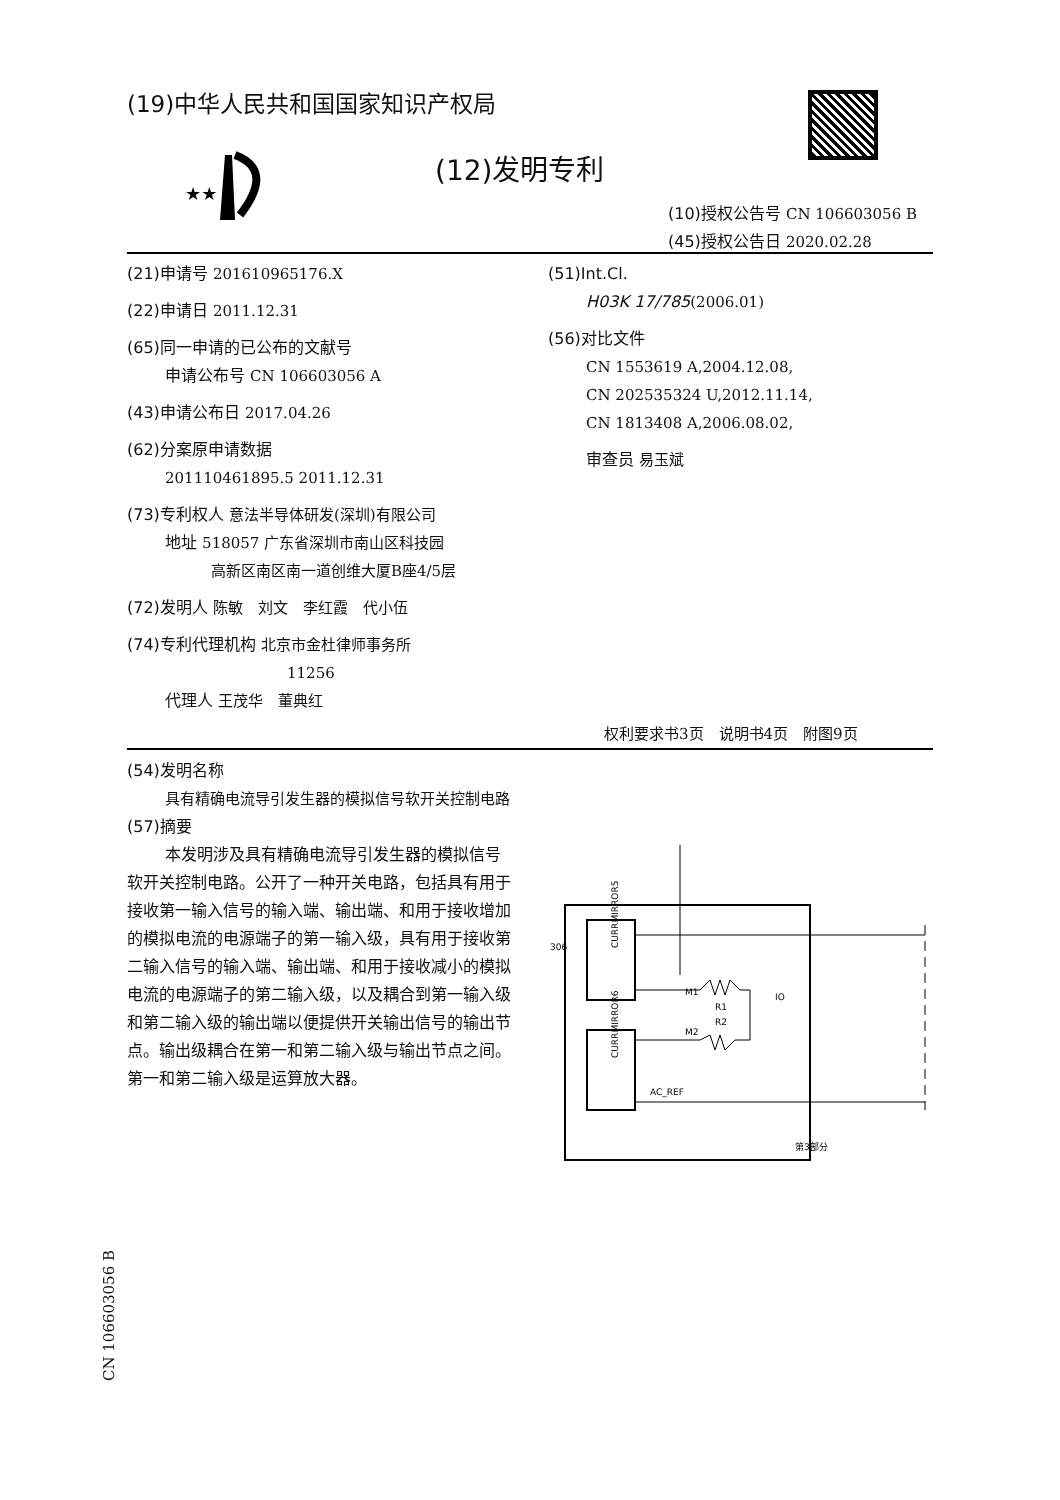(19)中华人民共和国国家知识产权局
★★
(12)发明专利
(10)授权公告号 CN 106603056 B
(45)授权公告日 2020.02.28
(21)申请号 201610965176.X
(22)申请日 2011.12.31
(65)同一申请的已公布的文献号
申请公布号 CN 106603056 A
(43)申请公布日 2017.04.26
(62)分案原申请数据
201110461895.5 2011.12.31
(73)专利权人 意法半导体研发(深圳)有限公司
地址 518057 广东省深圳市南山区科技园
高新区南区南一道创维大厦B座4/5层
(72)发明人 陈敏　刘文　李红霞　代小伍
(74)专利代理机构 北京市金杜律师事务所
11256
代理人 王茂华　董典红
(51)Int.Cl.
H03K 17/785(2006.01)
(56)对比文件
CN 1553619 A,2004.12.08,
CN 202535324 U,2012.11.14,
CN 1813408 A,2006.08.02,
审查员 易玉斌
权利要求书3页　说明书4页　附图9页
(54)发明名称
具有精确电流导引发生器的模拟信号软开关控制电路
(57)摘要
本发明涉及具有精确电流导引发生器的模拟信号软开关控制电路。公开了一种开关电路，包括具有用于接收第一输入信号的输入端、输出端、和用于接收增加的模拟电流的电源端子的第一输入级，具有用于接收第二输入信号的输入端、输出端、和用于接收减小的模拟电流的电源端子的第二输入级，以及耦合到第一输入级和第二输入级的输出端以便提供开关输出信号的输出节点。输出级耦合在第一和第二输入级与输出节点之间。第一和第二输入级是运算放大器。
CURRMIRROR5
CURRMIRROR6
M1
M2
R1
R2
IO
AC_REF
306
第3部分
CN 106603056 B